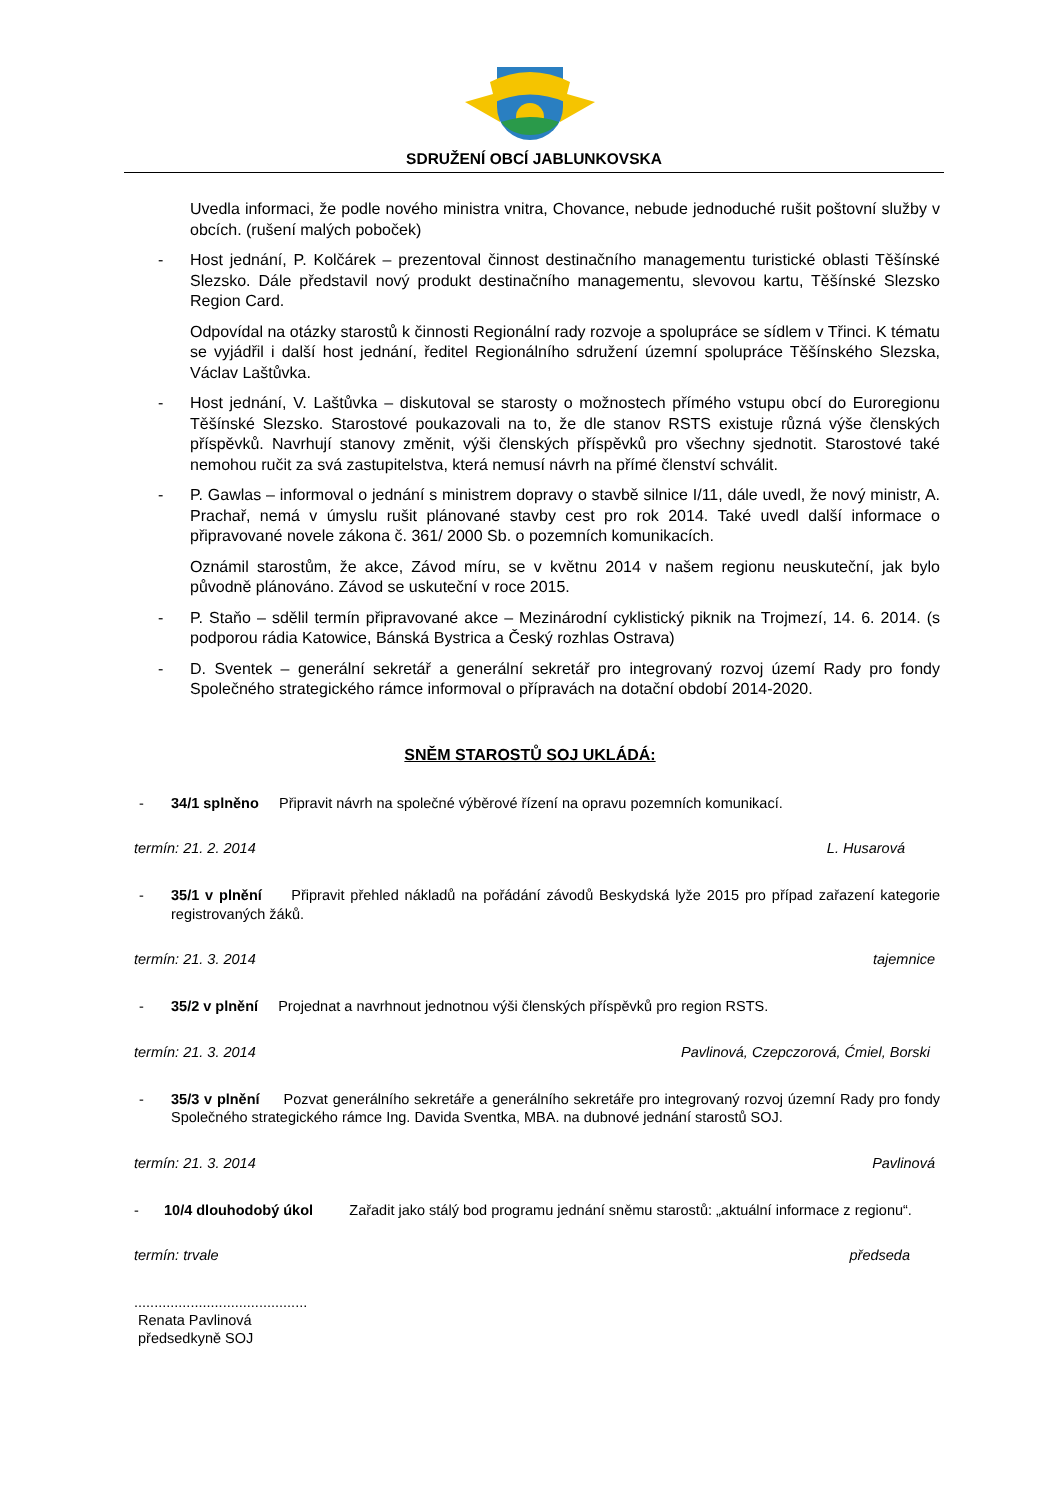SDRUŽENÍ OBCÍ JABLUNKOVSKA
Uvedla informaci, že podle nového ministra vnitra, Chovance, nebude jednoduché rušit poštovní služby v obcích. (rušení malých poboček)
- Host jednání, P. Kolčárek – prezentoval činnost destinačního managementu turistické oblasti Těšínské Slezsko. Dále představil nový produkt destinačního managementu, slevovou kartu, Těšínské Slezsko Region Card.
Odpovídal na otázky starostů k činnosti Regionální rady rozvoje a spolupráce se sídlem v Třinci. K tématu se vyjádřil i další host jednání, ředitel Regionálního sdružení územní spolupráce Těšínského Slezska, Václav Laštůvka.
- Host jednání, V. Laštůvka – diskutoval se starosty o možnostech přímého vstupu obcí do Euroregionu Těšínské Slezsko. Starostové poukazovali na to, že dle stanov RSTS existuje různá výše členských příspěvků. Navrhují stanovy změnit, výši členských příspěvků pro všechny sjednotit. Starostové také nemohou ručit za svá zastupitelstva, která nemusí návrh na přímé členství schválit.
- P. Gawlas – informoval o jednání s ministrem dopravy o stavbě silnice I/11, dále uvedl, že nový ministr, A. Prachař, nemá v úmyslu rušit plánované stavby cest pro rok 2014. Také uvedl další informace o připravované novele zákona č. 361/ 2000 Sb. o pozemních komunikacích.
Oznámil starostům, že akce, Závod míru, se v květnu 2014 v našem regionu neuskuteční, jak bylo původně plánováno. Závod se uskuteční v roce 2015.
- P. Staňo – sdělil termín připravované akce – Mezinárodní cyklistický piknik na Trojmezí, 14. 6. 2014. (s podporou rádia Katowice, Bánská Bystrica a Český rozhlas Ostrava)
- D. Sventek – generální sekretář a generální sekretář pro integrovaný rozvoj území Rady pro fondy Společného strategického rámce informoval o přípravách na dotační období 2014-2020.
SNĚM STAROSTŮ SOJ UKLÁDÁ:
- 34/1 splněno Připravit návrh na společné výběrové řízení na opravu pozemních komunikací.
termín: 21. 2. 2014 L. Husarová
- 35/1 v plnění Připravit přehled nákladů na pořádání závodů Beskydská lyže 2015 pro případ zařazení kategorie registrovaných žáků.
termín: 21. 3. 2014 tajemnice
- 35/2 v plnění Projednat a navrhnout jednotnou výši členských příspěvků pro region RSTS.
termín: 21. 3. 2014 Pavlinová, Czepczorová, Ćmiel, Borski
- 35/3 v plnění Pozvat generálního sekretáře a generálního sekretáře pro integrovaný rozvoj územní Rady pro fondy Společného strategického rámce Ing. Davida Sventka, MBA. na dubnové jednání starostů SOJ.
termín: 21. 3. 2014 Pavlinová
- 10/4 dlouhodobý úkol Zařadit jako stálý bod programu jednání sněmu starostů: „aktuální informace z regionu“.
termín: trvale předseda
...........................................
Renata Pavlinová
předsedkyně SOJ